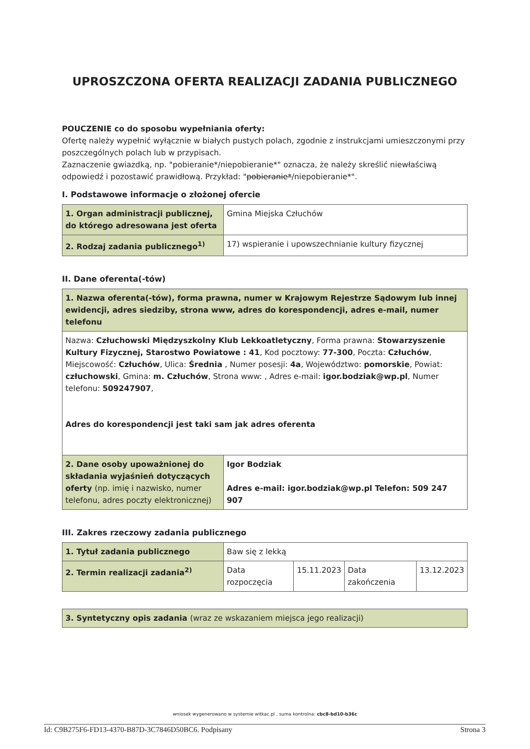UPROSZCZONA OFERTA REALIZACJI ZADANIA PUBLICZNEGO
POUCZENIE co do sposobu wypełniania oferty:
Ofertę należy wypełnić wyłącznie w białych pustych polach, zgodnie z instrukcjami umieszczonymi przy poszczególnych polach lub w przypisach.
Zaznaczenie gwiazdką, np. "pobieranie*/niepobieranie*" oznacza, że należy skreślić niewłaściwą odpowiedź i pozostawić prawidłową. Przykład: "pobieranie*/niepobieranie*".
I. Podstawowe informacje o złożonej ofercie
| 1. Organ administracji publicznej, do którego adresowana jest oferta | Gmina Miejska Człuchów |
| 2. Rodzaj zadania publicznego<sup>1)</sup> | 17) wspieranie i upowszechnianie kultury fizycznej |
II. Dane oferenta(-tów)
| 1. Nazwa oferenta(-tów), forma prawna, numer w Krajowym Rejestrze Sądowym lub innej ewidencji, adres siedziby, strona www, adres do korespondencji, adres e-mail, numer telefonu | |
| Nazwa: Człuchowski Międzyszkolny Klub Lekkoatletyczny , Forma prawna: Stowarzyszenie Kultury Fizycznej, Starostwo Powiatowe : 41 , Kod pocztowy: 77-300 , Poczta: Człuchów , Miejscowość: Człuchów , Ulica: Średnia , Numer posesji: 4a , Województwo: pomorskie , Powiat: człuchowski , Gmina: m. Człuchów , Strona www: , Adres e-mail: igor.bodziak@wp.pl , Numer telefonu: 509247907 , Adres do korespondencji jest taki sam jak adres oferenta | |
| 2. Dane osoby upoważnionej do składania wyjaśnień dotyczących oferty (np. imię i nazwisko, numer telefonu, adres poczty elektronicznej) | Igor Bodziak Adres e-mail: igor.bodziak@wp.pl Telefon: 509 247 907 |
III. Zakres rzeczowy zadania publicznego
| 1. Tytuł zadania publicznego | Baw się z lekką | | | |
| 2. Termin realizacji zadania<sup>2)</sup> | Data rozpoczęcia | 15.11.2023 | Data zakończenia | 13.12.2023 |
| 3. Syntetyczny opis zadania (wraz ze wskazaniem miejsca jego realizacji) |
wniosek wygenerowano w systemie witkac.pl , suma kontrolna: cbc8-bd10-b36c
Id: C9B275F6-FD13-4370-B87D-3C7846D50BC6. Podpisany Strona 3